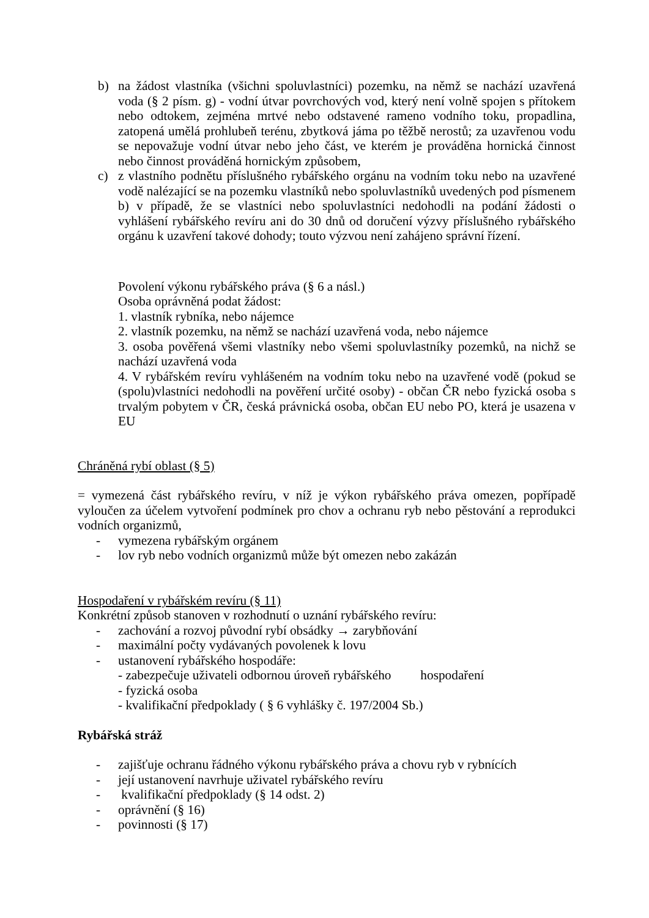b) na žádost vlastníka (všichni spoluvlastníci) pozemku, na němž se nachází uzavřená voda (§ 2 písm. g) - vodní útvar povrchových vod, který není volně spojen s přítokem nebo odtokem, zejména mrtvé nebo odstavené rameno vodního toku, propadlina, zatopená umělá prohlubeň terénu, zbytková jáma po těžbě nerostů; za uzavřenou vodu se nepovažuje vodní útvar nebo jeho část, ve kterém je prováděna hornická činnost nebo činnost prováděná hornickým způsobem,
c) z vlastního podnětu příslušného rybářského orgánu na vodním toku nebo na uzavřené vodě nalézající se na pozemku vlastníků nebo spoluvlastníků uvedených pod písmenem b) v případě, že se vlastníci nebo spoluvlastníci nedohodli na podání žádosti o vyhlášení rybářského revíru ani do 30 dnů od doručení výzvy příslušného rybářského orgánu k uzavření takové dohody; touto výzvou není zahájeno správní řízení.
Povolení výkonu rybářského práva (§ 6 a násl.)
Osoba oprávněná podat žádost:
1. vlastník rybníka, nebo nájemce
2. vlastník pozemku, na němž se nachází uzavřená voda, nebo nájemce
3. osoba pověřená všemi vlastníky nebo všemi spoluvlastníky pozemků, na nichž se nachází uzavřená voda
4. V rybářském revíru vyhlášeném na vodním toku nebo na uzavřené vodě (pokud se (spolu)vlastníci nedohodli na pověření určité osoby) - občan ČR nebo fyzická osoba s trvalým pobytem v ČR, česká právnická osoba, občan EU nebo PO, která je usazena v EU
Chráněná rybí oblast (§ 5)
= vymezená část rybářského revíru, v níž je výkon rybářského práva omezen, popřípadě vyloučen za účelem vytvoření podmínek pro chov a ochranu ryb nebo pěstování a reprodukci vodních organizmů,
- vymezena rybářským orgánem
- lov ryb nebo vodních organizmů může být omezen nebo zakázán
Hospodaření v rybářském revíru (§ 11)
Konkrétní způsob stanoven v rozhodnutí o uznání rybářského revíru:
- zachování a rozvoj původní rybí obsádky → zarybňování
- maximální počty vydávaných povolenek k lovu
- ustanovení rybářského hospodáře:
- zabezpečuje uživateli odbornou úroveň rybářského hospodaření
- fyzická osoba
- kvalifikační předpoklady ( § 6 vyhlášky č. 197/2004 Sb.)
Rybářská stráž
- zajišťuje ochranu řádného výkonu rybářského práva a chovu ryb v rybnících
- její ustanovení navrhuje uživatel rybářského revíru
- kvalifikační předpoklady (§ 14 odst. 2)
- oprávnění (§ 16)
- povinnosti (§ 17)